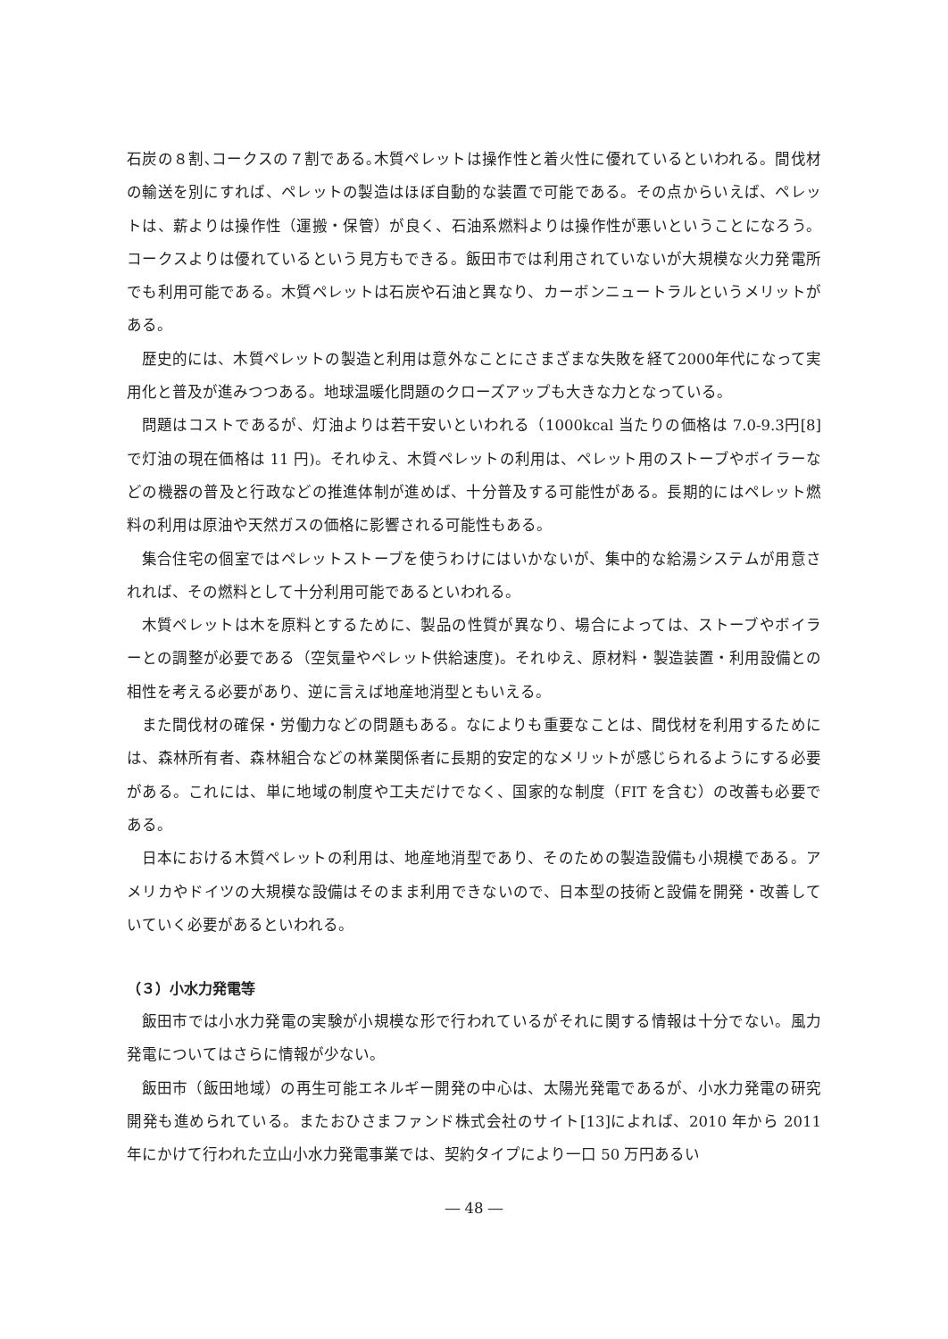石炭の８割､コークスの７割である｡木質ペレットは操作性と着火性に優れているといわれる。間伐材の輸送を別にすれば、ペレットの製造はほぼ自動的な装置で可能である。その点からいえば、ペレットは、薪よりは操作性（運搬・保管）が良く、石油系燃料よりは操作性が悪いということになろう。コークスよりは優れているという見方もできる。飯田市では利用されていないが大規模な火力発電所でも利用可能である。木質ペレットは石炭や石油と異なり、カーボンニュートラルというメリットがある。
歴史的には、木質ペレットの製造と利用は意外なことにさまざまな失敗を経て2000年代になって実用化と普及が進みつつある。地球温暖化問題のクローズアップも大きな力となっている。
問題はコストであるが、灯油よりは若干安いといわれる（1000kcal 当たりの価格は 7.0-9.3円[8]で灯油の現在価格は 11 円)。それゆえ、木質ペレットの利用は、ペレット用のストーブやボイラーなどの機器の普及と行政などの推進体制が進めば、十分普及する可能性がある。長期的にはペレット燃料の利用は原油や天然ガスの価格に影響される可能性もある。
集合住宅の個室ではペレットストーブを使うわけにはいかないが、集中的な給湯システムが用意されれば、その燃料として十分利用可能であるといわれる。
木質ペレットは木を原料とするために、製品の性質が異なり、場合によっては、ストーブやボイラーとの調整が必要である（空気量やペレット供給速度)。それゆえ、原材料・製造装置・利用設備との相性を考える必要があり、逆に言えば地産地消型ともいえる。
また間伐材の確保・労働力などの問題もある。なによりも重要なことは、間伐材を利用するためには、森林所有者、森林組合などの林業関係者に長期的安定的なメリットが感じられるようにする必要がある。これには、単に地域の制度や工夫だけでなく、国家的な制度（FIT を含む）の改善も必要である。
日本における木質ペレットの利用は、地産地消型であり、そのための製造設備も小規模である。アメリカやドイツの大規模な設備はそのまま利用できないので、日本型の技術と設備を開発・改善していていく必要があるといわれる。
（３）小水力発電等
飯田市では小水力発電の実験が小規模な形で行われているがそれに関する情報は十分でない。風力発電についてはさらに情報が少ない。
飯田市（飯田地域）の再生可能エネルギー開発の中心は、太陽光発電であるが、小水力発電の研究開発も進められている。またおひさまファンド株式会社のサイト[13]によれば、2010 年から 2011 年にかけて行われた立山小水力発電事業では、契約タイプにより一口 50 万円あるい
― 48 ―